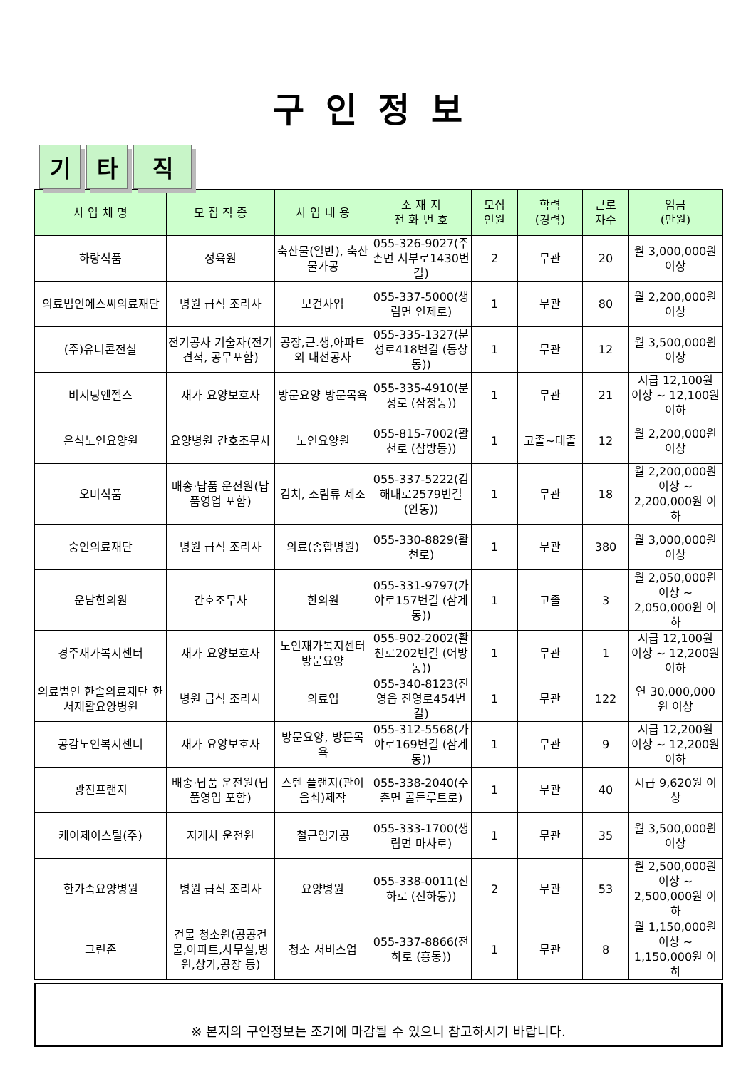구인정보
기타 직
| 사 업 체 명 | 모 집 직 종 | 사 업 내 용 | 소 재 지 전 화 번 호 | 모집 인원 | 학력 (경력) | 근로 자수 | 임금 (만원) |
| --- | --- | --- | --- | --- | --- | --- | --- |
| 하랑식품 | 정육원 | 축산물(일반), 축산물가공 | 055-326-9027(주촌면 서부로1430번길) | 2 | 무관 | 20 | 월 3,000,000원 이상 |
| 의료법인에스씨의료재단 | 병원 급식 조리사 | 보건사업 | 055-337-5000(생림면 인제로) | 1 | 무관 | 80 | 월 2,200,000원 이상 |
| (주)유니콘전설 | 전기공사 기술자(전기견적, 공무포함) | 공장,근.생,아파트외 내선공사 | 055-335-1327(분성로418번길 (동상동)) | 1 | 무관 | 12 | 월 3,500,000원 이상 |
| 비지팅엔젤스 | 재가 요양보호사 | 방문요양 방문목욕 | 055-335-4910(분성로 (삼정동)) | 1 | 무관 | 21 | 시급 12,100원 이상 ~ 12,100원 이하 |
| 은석노인요양원 | 요양병원 간호조무사 | 노인요양원 | 055-815-7002(활천로 (삼방동)) | 1 | 고졸~대졸 | 12 | 월 2,200,000원 이상 |
| 오미식품 | 배송·납품 운전원(납품영업 포함) | 김치, 조림류 제조 | 055-337-5222(김해대로2579번길 (안동)) | 1 | 무관 | 18 | 월 2,200,000원 이상 ~ 2,200,000원 이하 |
| 숭인의료재단 | 병원 급식 조리사 | 의료(종합병원) | 055-330-8829(활천로) | 1 | 무관 | 380 | 월 3,000,000원 이상 |
| 운남한의원 | 간호조무사 | 한의원 | 055-331-9797(가야로157번길 (삼계동)) | 1 | 고졸 | 3 | 월 2,050,000원 이상 ~ 2,050,000원 이하 |
| 경주재가복지센터 | 재가 요양보호사 | 노인재가복지센터 방문요양 | 055-902-2002(활천로202번길 (어방동)) | 1 | 무관 | 1 | 시급 12,100원 이상 ~ 12,200원 이하 |
| 의료법인 한솔의료재단 한서재활요양병원 | 병원 급식 조리사 | 의료업 | 055-340-8123(진영읍 진영로454번길) | 1 | 무관 | 122 | 연 30,000,000원 이상 |
| 공감노인복지센터 | 재가 요양보호사 | 방문요양, 방문목욕 | 055-312-5568(가야로169번길 (삼계동)) | 1 | 무관 | 9 | 시급 12,200원 이상 ~ 12,200원 이하 |
| 광진프랜지 | 배송·납품 운전원(납품영업 포함) | 스텐 플랜지(관이음쇠)제작 | 055-338-2040(주촌면 골든루트로) | 1 | 무관 | 40 | 시급 9,620원 이상 |
| 케이제이스틸(주) | 지게차 운전원 | 철근임가공 | 055-333-1700(생림면 마사로) | 1 | 무관 | 35 | 월 3,500,000원 이상 |
| 한가족요양병원 | 병원 급식 조리사 | 요양병원 | 055-338-0011(전하로 (전하동)) | 2 | 무관 | 53 | 월 2,500,000원 이상 ~ 2,500,000원 이하 |
| 그린존 | 건물 청소원(공공건물,아파트,사무실,병원,상가,공장 등) | 청소 서비스업 | 055-337-8866(전하로 (흥동)) | 1 | 무관 | 8 | 월 1,150,000원 이상 ~ 1,150,000원 이하 |
※ 본지의 구인정보는 조기에 마감될 수 있으니 참고하시기 바랍니다.